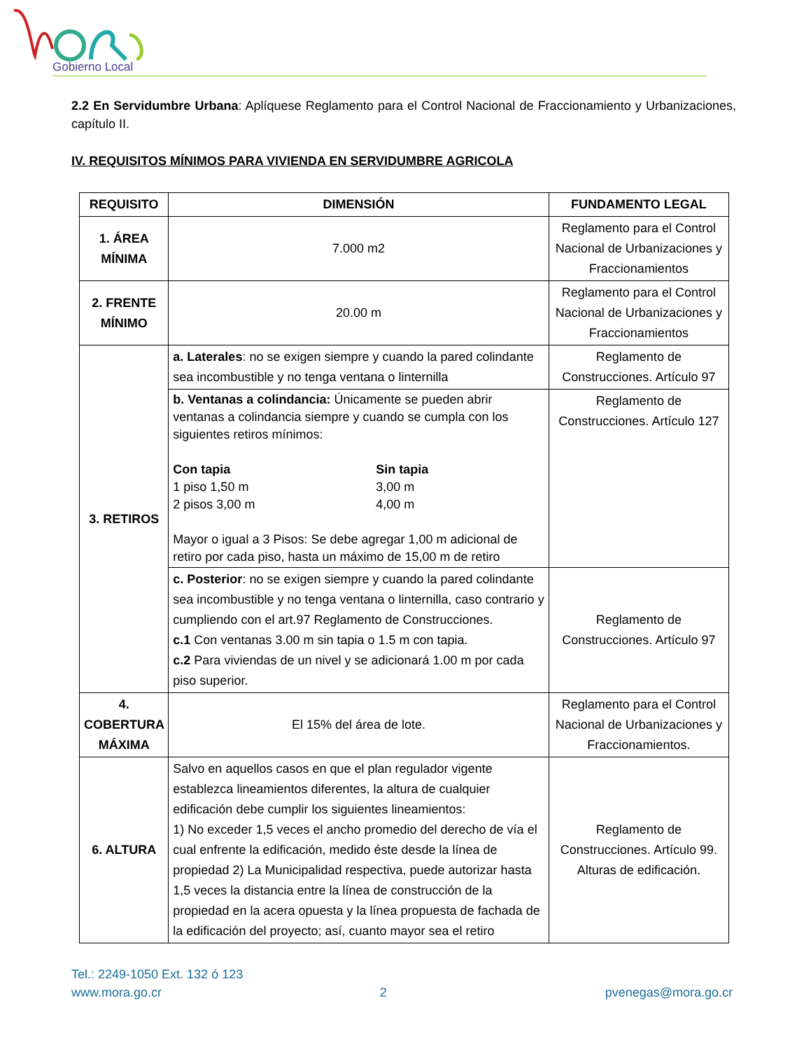Gobierno Local
2.2 En Servidumbre Urbana: Aplíquese Reglamento para el Control Nacional de Fraccionamiento y Urbanizaciones, capítulo II.
IV. REQUISITOS MÍNIMOS PARA VIVIENDA EN SERVIDUMBRE AGRICOLA
| REQUISITO | DIMENSIÓN | FUNDAMENTO LEGAL |
| --- | --- | --- |
| 1. ÁREA MÍNIMA | 7.000 m2 | Reglamento para el Control Nacional de Urbanizaciones y Fraccionamientos |
| 2. FRENTE MÍNIMO | 20.00 m | Reglamento para el Control Nacional de Urbanizaciones y Fraccionamientos |
| 3. RETIROS | a. Laterales : no se exigen siempre y cuando la pared colindante sea incombustible y no tenga ventana o linternilla | Reglamento de Construcciones. Artículo 97 |
| | b. Ventanas a colindancia: Únicamente se pueden abrir ventanas a colindancia siempre y cuando se cumpla con los siguientes retiros mínimos: Con tapia 1 piso 1,50 m 2 pisos 3,00 m Sin tapia 3,00 m 4,00 m Mayor o igual a 3 Pisos: Se debe agregar 1,00 m adicional de retiro por cada piso, hasta un máximo de 15,00 m de retiro | Reglamento de Construcciones. Artículo 127 |
| | c. Posterior : no se exigen siempre y cuando la pared colindante sea incombustible y no tenga ventana o linternilla, caso contrario y cumpliendo con el art.97 Reglamento de Construcciones. c.1 Con ventanas 3.00 m sin tapia o 1.5 m con tapia. c.2 Para viviendas de un nivel y se adicionará 1.00 m por cada piso superior. | Reglamento de Construcciones. Artículo 97 |
| 4. COBERTURA MÁXIMA | El 15% del área de lote. | Reglamento para el Control Nacional de Urbanizaciones y Fraccionamientos. |
| 6. ALTURA | Salvo en aquellos casos en que el plan regulador vigente establezca lineamientos diferentes, la altura de cualquier edificación debe cumplir los siguientes lineamientos: 1) No exceder 1,5 veces el ancho promedio del derecho de vía el cual enfrente la edificación, medido éste desde la línea de propiedad 2) La Municipalidad respectiva, puede autorizar hasta 1,5 veces la distancia entre la línea de construcción de la propiedad en la acera opuesta y la línea propuesta de fachada de la edificación del proyecto; así, cuanto mayor sea el retiro | Reglamento de Construcciones. Artículo 99. Alturas de edificación. |
Tel.: 2249-1050 Ext. 132 ó 123
www.mora.go.cr 2 pvenegas@mora.go.cr